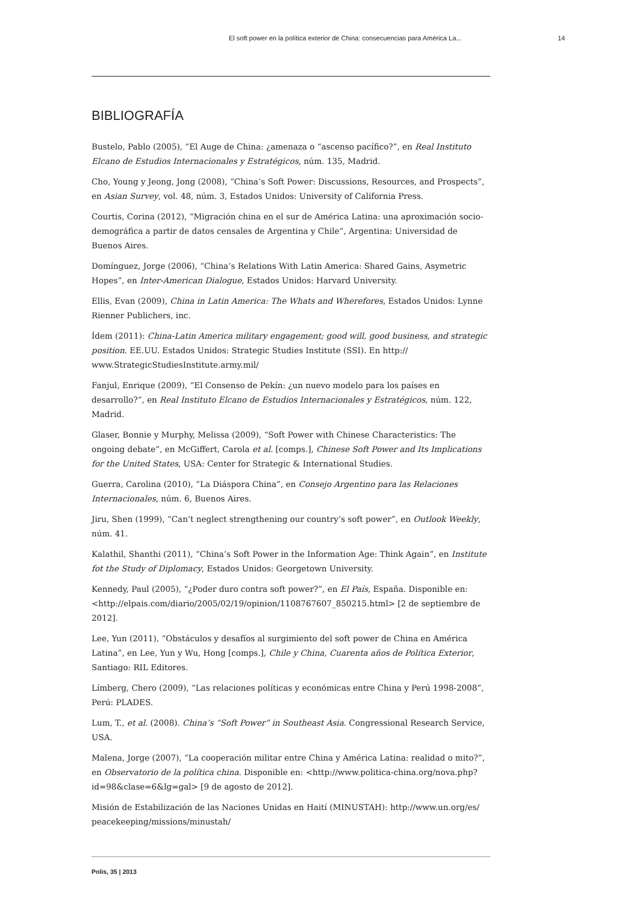El soft power en la política exterior de China: consecuencias para América La... 14
BIBLIOGRAFÍA
Bustelo, Pablo (2005), “El Auge de China: ¿amenaza o “ascenso pacífico?”, en Real Instituto Elcano de Estudios Internacionales y Estratégicos, núm. 135, Madrid.
Cho, Young y Jeong, Jong (2008), “China’s Soft Power: Discussions, Resources, and Prospects”, en Asian Survey, vol. 48, núm. 3, Estados Unidos: University of California Press.
Courtis, Corina (2012), “Migración china en el sur de América Latina: una aproximación socio-demográfica a partir de datos censales de Argentina y Chile”, Argentina: Universidad de Buenos Aires.
Domínguez, Jorge (2006), “China’s Relations With Latin America: Shared Gains, Asymetric Hopes”, en Inter-American Dialogue, Estados Unidos: Harvard University.
Ellis, Evan (2009), China in Latin America: The Whats and Wherefores, Estados Unidos: Lynne Rienner Publichers, inc.
Ídem (2011): China-Latin America military engagement; good will, good business, and strategic position. EE.UU. Estados Unidos: Strategic Studies Institute (SSI). En http://
www.StrategicStudiesInstitute.army.mil/
Fanjul, Enrique (2009), “El Consenso de Pekín: ¿un nuevo modelo para los países en desarrollo?”, en Real Instituto Elcano de Estudios Internacionales y Estratégicos, núm. 122, Madrid.
Glaser, Bonnie y Murphy, Melissa (2009), “Soft Power with Chinese Characteristics: The ongoing debate”, en McGiffert, Carola et al. [comps.], Chinese Soft Power and Its Implications for the United States, USA: Center for Strategic & International Studies.
Guerra, Carolina (2010), “La Diáspora China”, en Consejo Argentino para las Relaciones Internacionales, núm. 6, Buenos Aires.
Jiru, Shen (1999), “Can’t neglect strengthening our country’s soft power”, en Outlook Weekly, núm. 41.
Kalathil, Shanthi (2011), “China’s Soft Power in the Information Age: Think Again”, en Institute fot the Study of Diplomacy, Estados Unidos: Georgetown University.
Kennedy, Paul (2005), “¿Poder duro contra soft power?”, en El País, España. Disponible en: <http://elpais.com/diario/2005/02/19/opinion/1108767607_850215.html> [2 de septiembre de 2012].
Lee, Yun (2011), “Obstáculos y desafíos al surgimiento del soft power de China en América Latina”, en Lee, Yun y Wu, Hong [comps.], Chile y China, Cuarenta años de Política Exterior, Santiago: RIL Editores.
Límberg, Chero (2009), “Las relaciones políticas y económicas entre China y Perú 1998-2008”, Perú: PLADES.
Lum, T., et al. (2008). China’s “Soft Power” in Southeast Asia. Congressional Research Service, USA.
Malena, Jorge (2007), “La cooperación militar entre China y América Latina: realidad o mito?”, en Observatorio de la política china. Disponible en: <http://www.politica-china.org/nova.php?
id=98&clase=6&lg=gal> [9 de agosto de 2012].
Misión de Estabilización de las Naciones Unidas en Haití (MINUSTAH): http://www.un.org/es/
peacekeeping/missions/minustah/
Polis, 35 | 2013